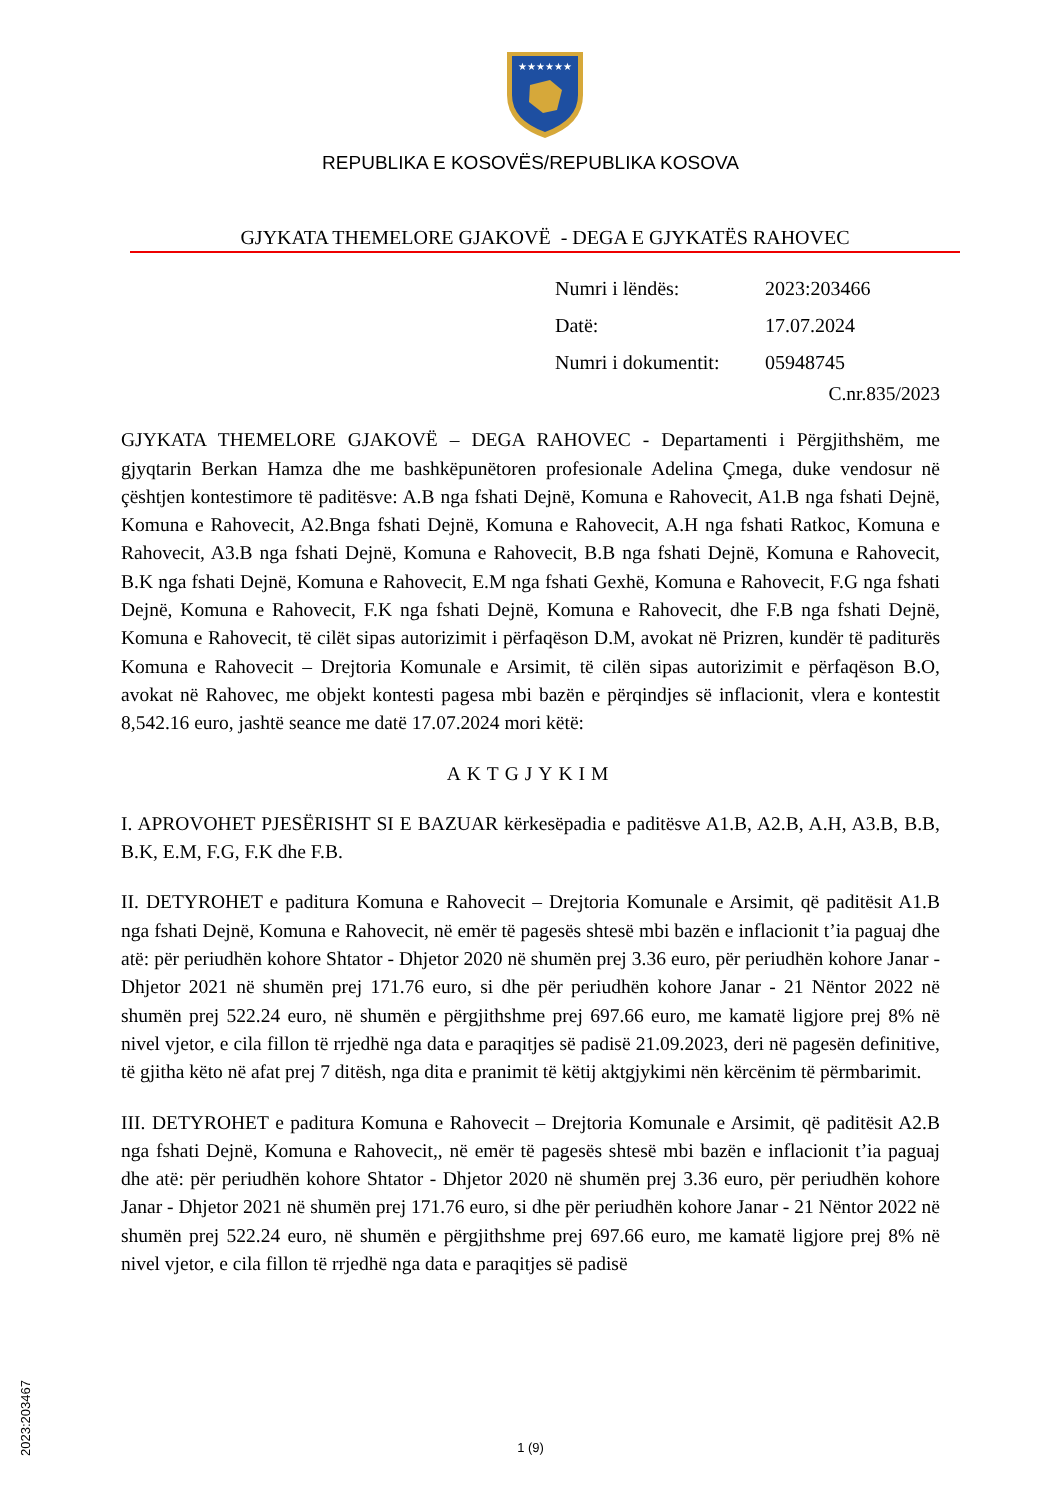★★★★★★
REPUBLIKA E KOSOVËS/REPUBLIKA KOSOVA
GJYKATA THEMELORE GJAKOVË - DEGA E GJYKATËS RAHOVEC
| Numri i lëndës: | 2023:203466 |
| Datë: | 17.07.2024 |
| Numri i dokumentit: | 05948745 |
C.nr.835/2023
GJYKATA THEMELORE GJAKOVË – DEGA RAHOVEC - Departamenti i Përgjithshëm, me gjyqtarin Berkan Hamza dhe me bashkëpunëtoren profesionale Adelina Çmega, duke vendosur në çështjen kontestimore të paditësve: A.B nga fshati Dejnë, Komuna e Rahovecit, A1.B nga fshati Dejnë, Komuna e Rahovecit, A2.Bnga fshati Dejnë, Komuna e Rahovecit, A.H nga fshati Ratkoc, Komuna e Rahovecit, A3.B nga fshati Dejnë, Komuna e Rahovecit, B.B nga fshati Dejnë, Komuna e Rahovecit, B.K nga fshati Dejnë, Komuna e Rahovecit, E.M nga fshati Gexhë, Komuna e Rahovecit, F.G nga fshati Dejnë, Komuna e Rahovecit, F.K nga fshati Dejnë, Komuna e Rahovecit, dhe F.B nga fshati Dejnë, Komuna e Rahovecit, të cilët sipas autorizimit i përfaqëson D.M, avokat në Prizren, kundër të paditurës Komuna e Rahovecit – Drejtoria Komunale e Arsimit, të cilën sipas autorizimit e përfaqëson B.O, avokat në Rahovec, me objekt kontesti pagesa mbi bazën e përqindjes së inflacionit, vlera e kontestit 8,542.16 euro, jashtë seance me datë 17.07.2024 mori këtë:
AKTGJYKIM
I. APROVOHET PJESËRISHT SI E BAZUAR kërkesëpadia e paditësve A1.B, A2.B, A.H, A3.B, B.B, B.K, E.M, F.G, F.K dhe F.B.
II. DETYROHET e paditura Komuna e Rahovecit – Drejtoria Komunale e Arsimit, që paditësit A1.B nga fshati Dejnë, Komuna e Rahovecit, në emër të pagesës shtesë mbi bazën e inflacionit t’ia paguaj dhe atë: për periudhën kohore Shtator - Dhjetor 2020 në shumën prej 3.36 euro, për periudhën kohore Janar - Dhjetor 2021 në shumën prej 171.76 euro, si dhe për periudhën kohore Janar - 21 Nëntor 2022 në shumën prej 522.24 euro, në shumën e përgjithshme prej 697.66 euro, me kamatë ligjore prej 8% në nivel vjetor, e cila fillon të rrjedhë nga data e paraqitjes së padisë 21.09.2023, deri në pagesën definitive, të gjitha këto në afat prej 7 ditësh, nga dita e pranimit të këtij aktgjykimi nën kërcënim të përmbarimit.
III. DETYROHET e paditura Komuna e Rahovecit – Drejtoria Komunale e Arsimit, që paditësit A2.B nga fshati Dejnë, Komuna e Rahovecit,, në emër të pagesës shtesë mbi bazën e inflacionit t’ia paguaj dhe atë: për periudhën kohore Shtator - Dhjetor 2020 në shumën prej 3.36 euro, për periudhën kohore Janar - Dhjetor 2021 në shumën prej 171.76 euro, si dhe për periudhën kohore Janar - 21 Nëntor 2022 në shumën prej 522.24 euro, në shumën e përgjithshme prej 697.66 euro, me kamatë ligjore prej 8% në nivel vjetor, e cila fillon të rrjedhë nga data e paraqitjes së padisë
2023:203467
1 (9)